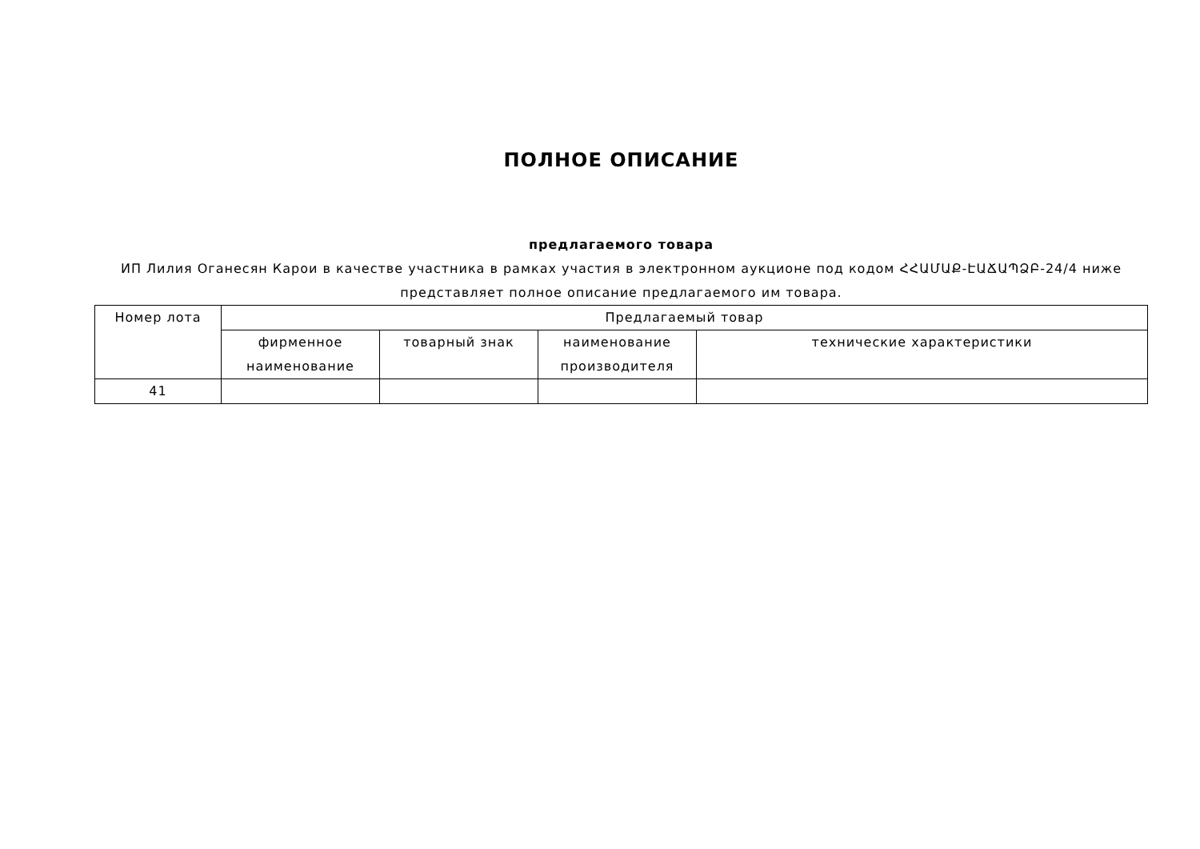ПОЛНОЕ ОПИСАНИЕ
предлагаемого товара
ИП Лилия Оганесян Карои в качестве участника в рамках участия в электронном аукционе под кодом ՀՀԱՄԱՔ-ԷԱՃԱՊՁԲ-24/4 ниже представляет полное описание предлагаемого им товара.
| Номер лота | Предлагаемый товар | | | |
| --- | --- | --- | --- | --- |
| | фирменное наименование | товарный знак | наименование производителя | технические характеристики |
| 41 | | | | |